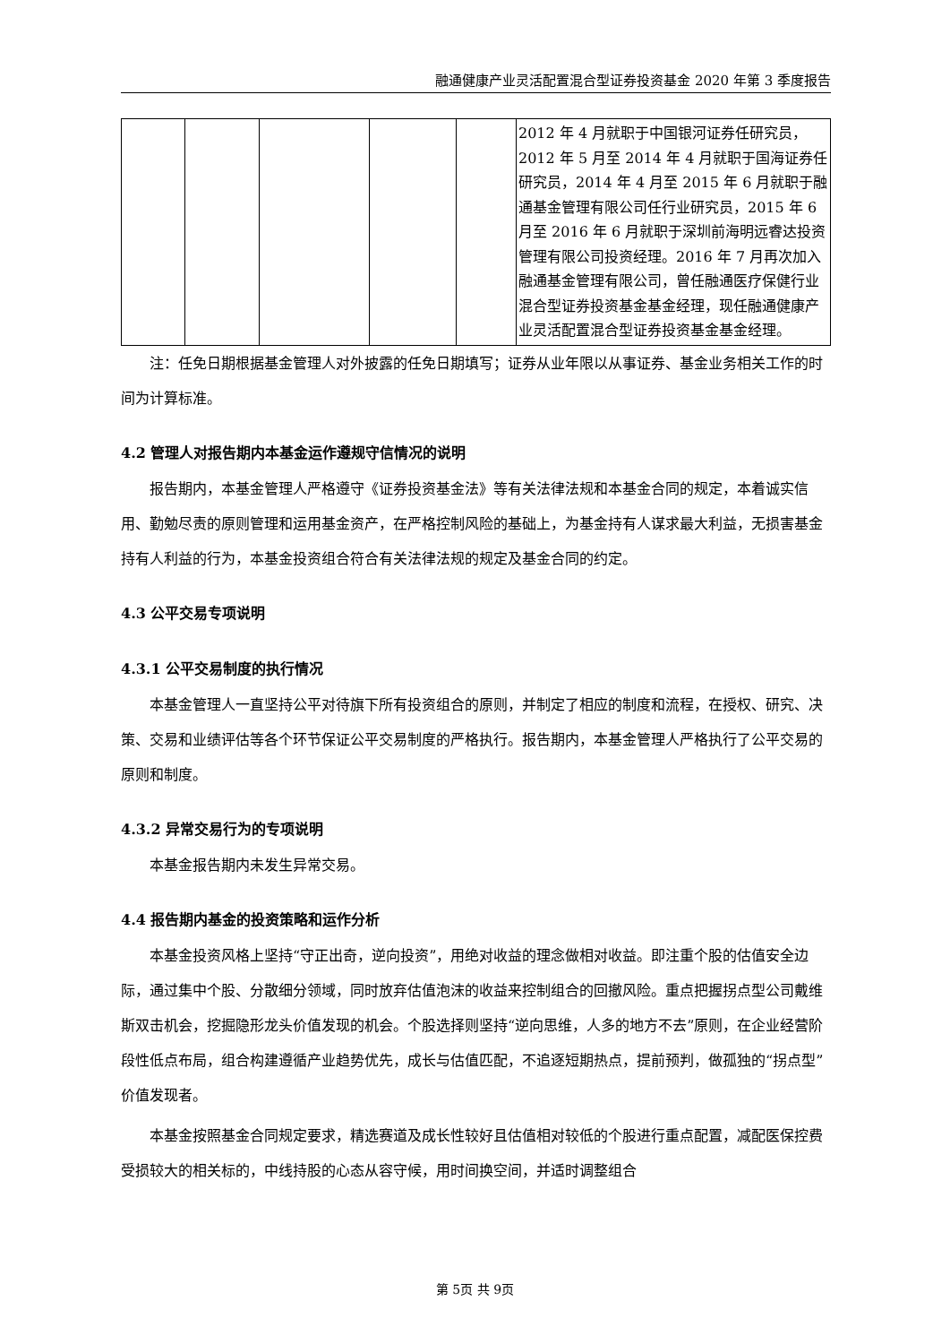融通健康产业灵活配置混合型证券投资基金 2020 年第 3 季度报告
| | | | | | 2012 年 4 月就职于中国银河证券任研究员，2012 年 5 月至 2014 年 4 月就职于国海证券任研究员，2014 年 4 月至 2015 年 6 月就职于融通基金管理有限公司任行业研究员，2015 年 6 月至 2016 年 6 月就职于深圳前海明远睿达投资管理有限公司投资经理。2016 年 7 月再次加入融通基金管理有限公司，曾任融通医疗保健行业混合型证券投资基金基金经理，现任融通健康产业灵活配置混合型证券投资基金基金经理。 |
注：任免日期根据基金管理人对外披露的任免日期填写；证券从业年限以从事证券、基金业务相关工作的时间为计算标准。
4.2 管理人对报告期内本基金运作遵规守信情况的说明
报告期内，本基金管理人严格遵守《证券投资基金法》等有关法律法规和本基金合同的规定，本着诚实信用、勤勉尽责的原则管理和运用基金资产，在严格控制风险的基础上，为基金持有人谋求最大利益，无损害基金持有人利益的行为，本基金投资组合符合有关法律法规的规定及基金合同的约定。
4.3 公平交易专项说明
4.3.1 公平交易制度的执行情况
本基金管理人一直坚持公平对待旗下所有投资组合的原则，并制定了相应的制度和流程，在授权、研究、决策、交易和业绩评估等各个环节保证公平交易制度的严格执行。报告期内，本基金管理人严格执行了公平交易的原则和制度。
4.3.2 异常交易行为的专项说明
本基金报告期内未发生异常交易。
4.4 报告期内基金的投资策略和运作分析
本基金投资风格上坚持“守正出奇，逆向投资”，用绝对收益的理念做相对收益。即注重个股的估值安全边际，通过集中个股、分散细分领域，同时放弃估值泡沫的收益来控制组合的回撤风险。重点把握拐点型公司戴维斯双击机会，挖掘隐形龙头价值发现的机会。个股选择则坚持“逆向思维，人多的地方不去”原则，在企业经营阶段性低点布局，组合构建遵循产业趋势优先，成长与估值匹配，不追逐短期热点，提前预判，做孤独的“拐点型”价值发现者。
本基金按照基金合同规定要求，精选赛道及成长性较好且估值相对较低的个股进行重点配置，减配医保控费受损较大的相关标的，中线持股的心态从容守候，用时间换空间，并适时调整组合
第 5页 共 9页